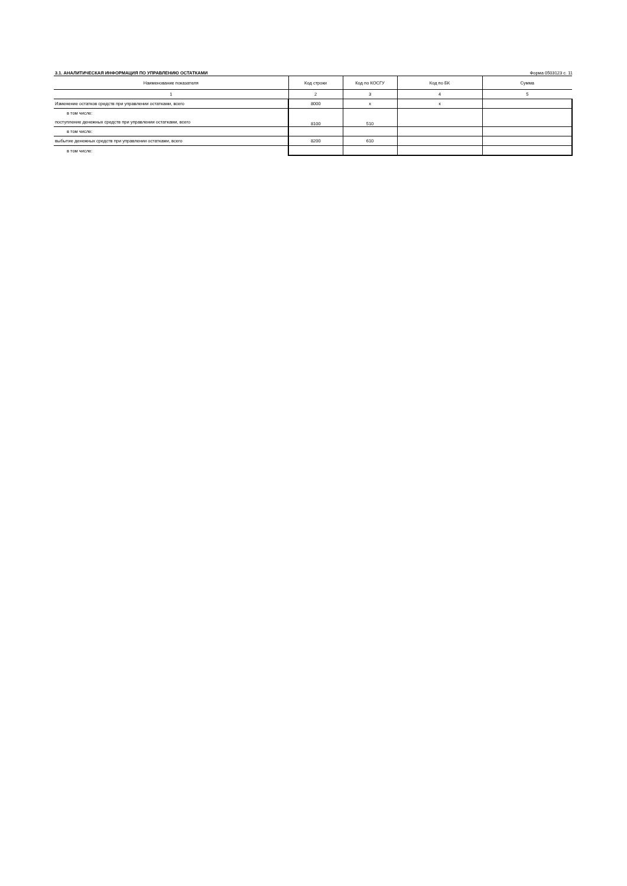3.1. АНАЛИТИЧЕСКАЯ ИНФОРМАЦИЯ ПО УПРАВЛЕНИЮ ОСТАТКАМИ Форма 0503123 с. 11
| Наименование показателя | Код строки | Код по КОСГУ | Код по БК | Сумма |
| --- | --- | --- | --- | --- |
| 1 | 2 | 3 | 4 | 5 |
| Изменение остатков средств при управлении остатками, всего | 8000 | x | x | |
| в том числе: | 8100 | 510 | | |
| поступление денежных средств при управлении остатками, всего | | | | |
| в том числе: | | | | |
| выбытие денежных средств при управлении остатками, всего | 8200 | 610 | | |
| в том числе: | | | | |